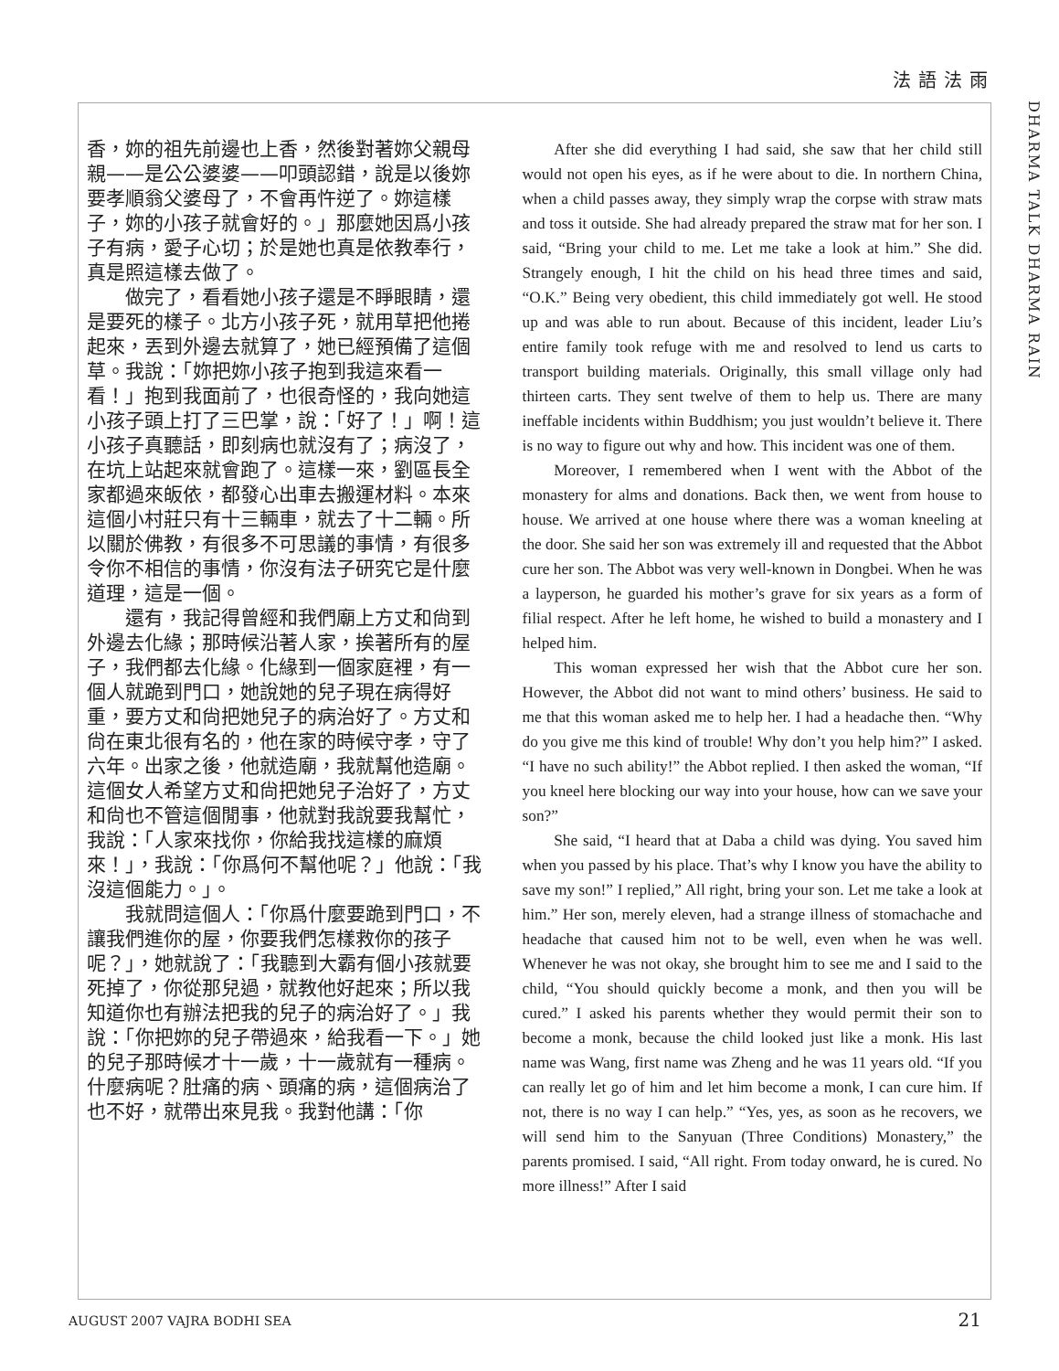法語法雨
DHARMA TALK DHARMA RAIN
香，妳的祖先前邊也上香，然後對著妳父親母親——是公公婆婆——叩頭認錯，說是以後妳要孝順翁父婆母了，不會再忤逆了。妳這樣子，妳的小孩子就會好的。」那麼她因爲小孩子有病，愛子心切；於是她也真是依教奉行，真是照這樣去做了。
做完了，看看她小孩子還是不睜眼睛，還是要死的樣子。北方小孩子死，就用草把他捲起來，丟到外邊去就算了，她已經預備了這個草。我說：「妳把妳小孩子抱到我這來看一看！」抱到我面前了，也很奇怪的，我向她這小孩子頭上打了三巴掌，說：「好了！」啊！這小孩子真聽話，即刻病也就沒有了；病沒了，在坑上站起來就會跑了。這樣一來，劉區長全家都過來皈依，都發心出車去搬運材料。本來這個小村莊只有十三輛車，就去了十二輛。所以關於佛教，有很多不可思議的事情，有很多令你不相信的事情，你沒有法子研究它是什麼道理，這是一個。
還有，我記得曾經和我們廟上方丈和尙到外邊去化緣；那時候沿著人家，挨著所有的屋子，我們都去化緣。化緣到一個家庭裡，有一個人就跪到門口，她說她的兒子現在病得好重，要方丈和尙把她兒子的病治好了。方丈和尙在東北很有名的，他在家的時候守孝，守了六年。出家之後，他就造廟，我就幫他造廟。這個女人希望方丈和尙把她兒子治好了，方丈和尙也不管這個閒事，他就對我說要我幫忙，我說：「人家來找你，你給我找這樣的麻煩來！」，我說：「你爲何不幫他呢？」他說：「我沒這個能力。」。
我就問這個人：「你爲什麼要跪到門口，不讓我們進你的屋，你要我們怎樣救你的孩子呢？」，她就說了：「我聽到大霸有個小孩就要死掉了，你從那兒過，就教他好起來；所以我知道你也有辦法把我的兒子的病治好了。」我說：「你把妳的兒子帶過來，給我看一下。」她的兒子那時候才十一歲，十一歲就有一種病。什麼病呢？肚痛的病、頭痛的病，這個病治了也不好，就帶出來見我。我對他講：「你
After she did everything I had said, she saw that her child still would not open his eyes, as if he were about to die. In northern China, when a child passes away, they simply wrap the corpse with straw mats and toss it outside. She had already prepared the straw mat for her son. I said, “Bring your child to me. Let me take a look at him.” She did. Strangely enough, I hit the child on his head three times and said, “O.K.” Being very obedient, this child immediately got well. He stood up and was able to run about. Because of this incident, leader Liu’s entire family took refuge with me and resolved to lend us carts to transport building materials. Originally, this small village only had thirteen carts. They sent twelve of them to help us. There are many ineffable incidents within Buddhism; you just wouldn’t believe it. There is no way to figure out why and how. This incident was one of them.
Moreover, I remembered when I went with the Abbot of the monastery for alms and donations. Back then, we went from house to house. We arrived at one house where there was a woman kneeling at the door. She said her son was extremely ill and requested that the Abbot cure her son. The Abbot was very well-known in Dongbei. When he was a layperson, he guarded his mother’s grave for six years as a form of filial respect. After he left home, he wished to build a monastery and I helped him.
This woman expressed her wish that the Abbot cure her son. However, the Abbot did not want to mind others’ business. He said to me that this woman asked me to help her. I had a headache then. “Why do you give me this kind of trouble! Why don’t you help him?” I asked. “I have no such ability!” the Abbot replied. I then asked the woman, “If you kneel here blocking our way into your house, how can we save your son?”
She said, “I heard that at Daba a child was dying. You saved him when you passed by his place. That’s why I know you have the ability to save my son!” I replied,” All right, bring your son. Let me take a look at him.” Her son, merely eleven, had a strange illness of stomachache and headache that caused him not to be well, even when he was well. Whenever he was not okay, she brought him to see me and I said to the child, “You should quickly become a monk, and then you will be cured.” I asked his parents whether they would permit their son to become a monk, because the child looked just like a monk. His last name was Wang, first name was Zheng and he was 11 years old. “If you can really let go of him and let him become a monk, I can cure him. If not, there is no way I can help.” “Yes, yes, as soon as he recovers, we will send him to the Sanyuan (Three Conditions) Monastery,” the parents promised. I said, “All right. From today onward, he is cured. No more illness!” After I said
AUGUST 2007 VAJRA BODHI SEA 21